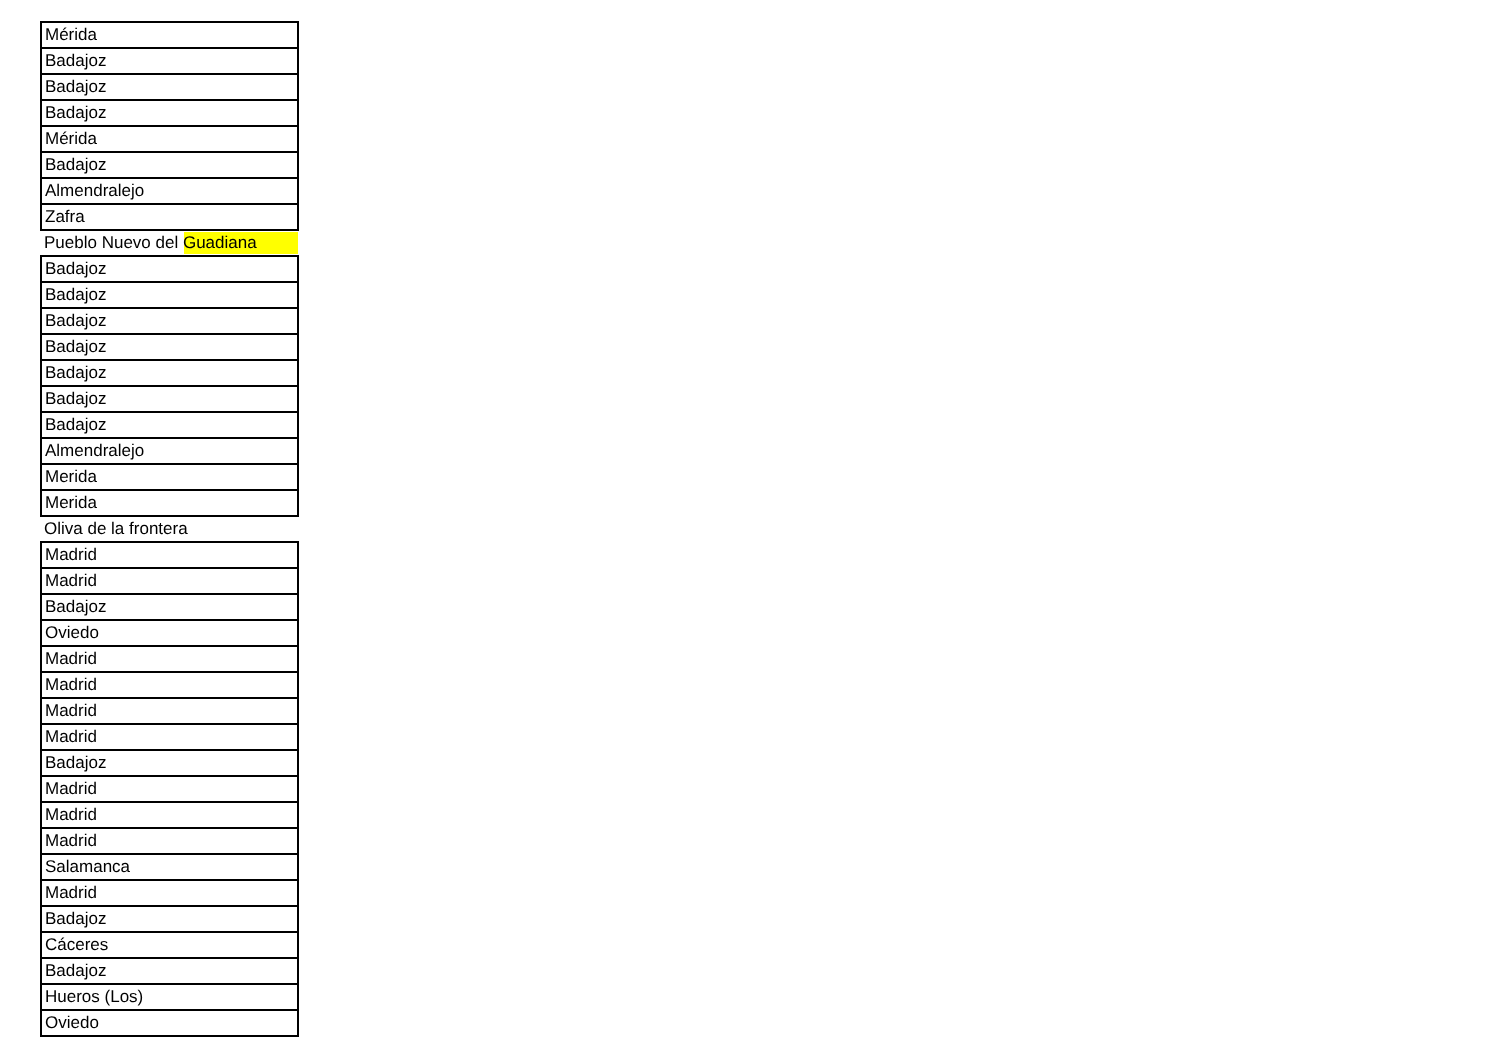| Mérida |
| Badajoz |
| Badajoz |
| Badajoz |
| Mérida |
| Badajoz |
| Almendralejo |
| Zafra |
| Pueblo Nuevo del Guadiana |
| Badajoz |
| Badajoz |
| Badajoz |
| Badajoz |
| Badajoz |
| Badajoz |
| Badajoz |
| Almendralejo |
| Merida |
| Merida |
| Oliva de la frontera |
| Madrid |
| Madrid |
| Badajoz |
| Oviedo |
| Madrid |
| Madrid |
| Madrid |
| Madrid |
| Badajoz |
| Madrid |
| Madrid |
| Madrid |
| Salamanca |
| Madrid |
| Badajoz |
| Cáceres |
| Badajoz |
| Hueros (Los) |
| Oviedo |